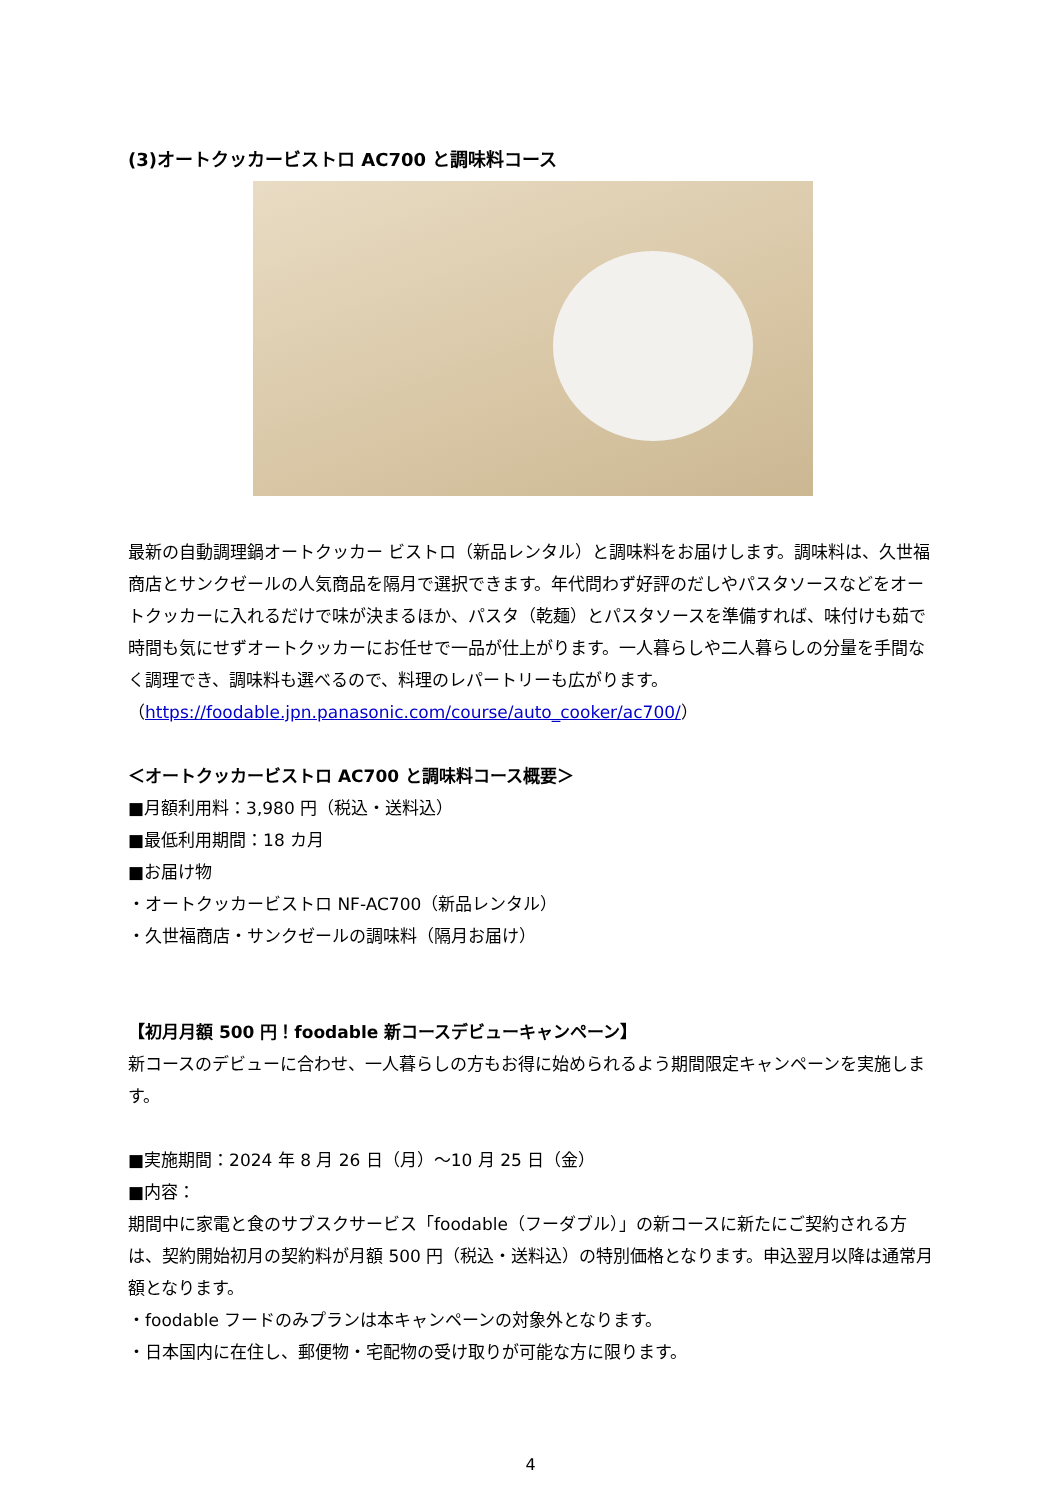(3)オートクッカービストロ AC700 と調味料コース
最新の自動調理鍋オートクッカー ビストロ（新品レンタル）と調味料をお届けします。調味料は、久世福商店とサンクゼールの人気商品を隔月で選択できます。年代問わず好評のだしやパスタソースなどをオートクッカーに入れるだけで味が決まるほか、パスタ（乾麺）とパスタソースを準備すれば、味付けも茹で時間も気にせずオートクッカーにお任せで一品が仕上がります。一人暮らしや二人暮らしの分量を手間なく調理でき、調味料も選べるので、料理のレパートリーも広がります。
（https://foodable.jpn.panasonic.com/course/auto_cooker/ac700/）
＜オートクッカービストロ AC700 と調味料コース概要＞
■月額利用料：3,980 円（税込・送料込）
■最低利用期間：18 カ月
■お届け物
・オートクッカービストロ NF-AC700（新品レンタル）
・久世福商店・サンクゼールの調味料（隔月お届け）
【初月月額 500 円！foodable 新コースデビューキャンペーン】
新コースのデビューに合わせ、一人暮らしの方もお得に始められるよう期間限定キャンペーンを実施します。
■実施期間：2024 年 8 月 26 日（月）～10 月 25 日（金）
■内容：
期間中に家電と食のサブスクサービス「foodable（フーダブル）」の新コースに新たにご契約される方は、契約開始初月の契約料が月額 500 円（税込・送料込）の特別価格となります。申込翌月以降は通常月額となります。
・foodable フードのみプランは本キャンペーンの対象外となります。
・日本国内に在住し、郵便物・宅配物の受け取りが可能な方に限ります。
4